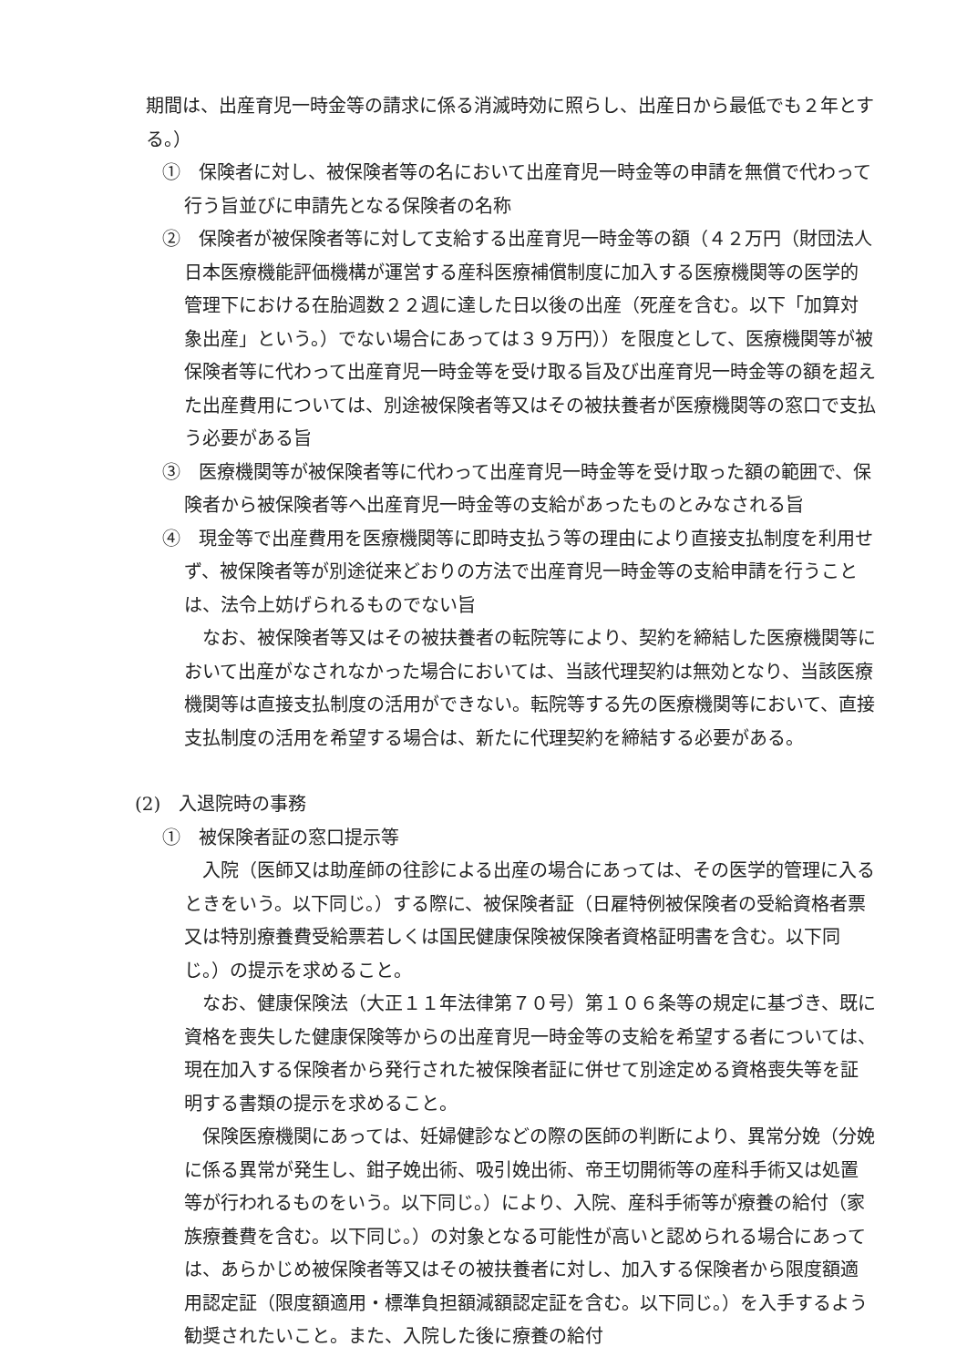期間は、出産育児一時金等の請求に係る消滅時効に照らし、出産日から最低でも２年とする。）
①　保険者に対し、被保険者等の名において出産育児一時金等の申請を無償で代わって行う旨並びに申請先となる保険者の名称
②　保険者が被保険者等に対して支給する出産育児一時金等の額（４２万円（財団法人日本医療機能評価機構が運営する産科医療補償制度に加入する医療機関等の医学的管理下における在胎週数２２週に達した日以後の出産（死産を含む。以下「加算対象出産」という。）でない場合にあっては３９万円））を限度として、医療機関等が被保険者等に代わって出産育児一時金等を受け取る旨及び出産育児一時金等の額を超えた出産費用については、別途被保険者等又はその被扶養者が医療機関等の窓口で支払う必要がある旨
③　医療機関等が被保険者等に代わって出産育児一時金等を受け取った額の範囲で、保険者から被保険者等へ出産育児一時金等の支給があったものとみなされる旨
④　現金等で出産費用を医療機関等に即時支払う等の理由により直接支払制度を利用せず、被保険者等が別途従来どおりの方法で出産育児一時金等の支給申請を行うことは、法令上妨げられるものでない旨
なお、被保険者等又はその被扶養者の転院等により、契約を締結した医療機関等において出産がなされなかった場合においては、当該代理契約は無効となり、当該医療機関等は直接支払制度の活用ができない。転院等する先の医療機関等において、直接支払制度の活用を希望する場合は、新たに代理契約を締結する必要がある。
(2)　入退院時の事務
①　被保険者証の窓口提示等
入院（医師又は助産師の往診による出産の場合にあっては、その医学的管理に入るときをいう。以下同じ。）する際に、被保険者証（日雇特例被保険者の受給資格者票又は特別療養費受給票若しくは国民健康保険被保険者資格証明書を含む。以下同じ。）の提示を求めること。
なお、健康保険法（大正１１年法律第７０号）第１０６条等の規定に基づき、既に資格を喪失した健康保険等からの出産育児一時金等の支給を希望する者については、現在加入する保険者から発行された被保険者証に併せて別途定める資格喪失等を証明する書類の提示を求めること。
保険医療機関にあっては、妊婦健診などの際の医師の判断により、異常分娩（分娩に係る異常が発生し、鉗子娩出術、吸引娩出術、帝王切開術等の産科手術又は処置等が行われるものをいう。以下同じ。）により、入院、産科手術等が療養の給付（家族療養費を含む。以下同じ。）の対象となる可能性が高いと認められる場合にあっては、あらかじめ被保険者等又はその被扶養者に対し、加入する保険者から限度額適用認定証（限度額適用・標準負担額減額認定証を含む。以下同じ。）を入手するよう勧奨されたいこと。また、入院した後に療養の給付